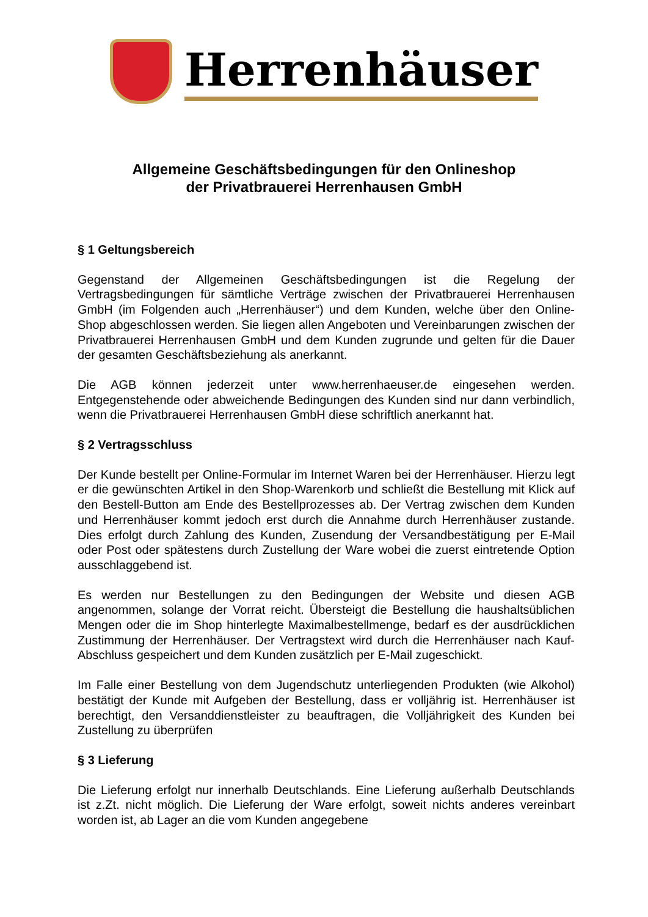Herrenhäuser
Allgemeine Geschäftsbedingungen für den Onlineshop
der Privatbrauerei Herrenhausen GmbH
§ 1 Geltungsbereich
Gegenstand der Allgemeinen Geschäftsbedingungen ist die Regelung der Vertragsbedingungen für sämtliche Verträge zwischen der Privatbrauerei Herrenhausen GmbH (im Folgenden auch „Herrenhäuser“) und dem Kunden, welche über den Online-Shop abgeschlossen werden. Sie liegen allen Angeboten und Vereinbarungen zwischen der Privatbrauerei Herrenhausen GmbH und dem Kunden zugrunde und gelten für die Dauer der gesamten Geschäftsbeziehung als anerkannt.
Die AGB können jederzeit unter www.herrenhaeuser.de eingesehen werden. Entgegenstehende oder abweichende Bedingungen des Kunden sind nur dann verbindlich, wenn die Privatbrauerei Herrenhausen GmbH diese schriftlich anerkannt hat.
§ 2 Vertragsschluss
Der Kunde bestellt per Online-Formular im Internet Waren bei der Herrenhäuser. Hierzu legt er die gewünschten Artikel in den Shop-Warenkorb und schließt die Bestellung mit Klick auf den Bestell-Button am Ende des Bestellprozesses ab. Der Vertrag zwischen dem Kunden und Herrenhäuser kommt jedoch erst durch die Annahme durch Herrenhäuser zustande. Dies erfolgt durch Zahlung des Kunden, Zusendung der Versandbestätigung per E-Mail oder Post oder spätestens durch Zustellung der Ware wobei die zuerst eintretende Option ausschlaggebend ist.
Es werden nur Bestellungen zu den Bedingungen der Website und diesen AGB angenommen, solange der Vorrat reicht. Übersteigt die Bestellung die haushaltsüblichen Mengen oder die im Shop hinterlegte Maximalbestellmenge, bedarf es der ausdrücklichen Zustimmung der Herrenhäuser. Der Vertragstext wird durch die Herrenhäuser nach Kauf-Abschluss gespeichert und dem Kunden zusätzlich per E-Mail zugeschickt.
Im Falle einer Bestellung von dem Jugendschutz unterliegenden Produkten (wie Alkohol) bestätigt der Kunde mit Aufgeben der Bestellung, dass er volljährig ist. Herrenhäuser ist berechtigt, den Versanddienstleister zu beauftragen, die Volljährigkeit des Kunden bei Zustellung zu überprüfen
§ 3 Lieferung
Die Lieferung erfolgt nur innerhalb Deutschlands. Eine Lieferung außerhalb Deutschlands ist z.Zt. nicht möglich. Die Lieferung der Ware erfolgt, soweit nichts anderes vereinbart worden ist, ab Lager an die vom Kunden angegebene